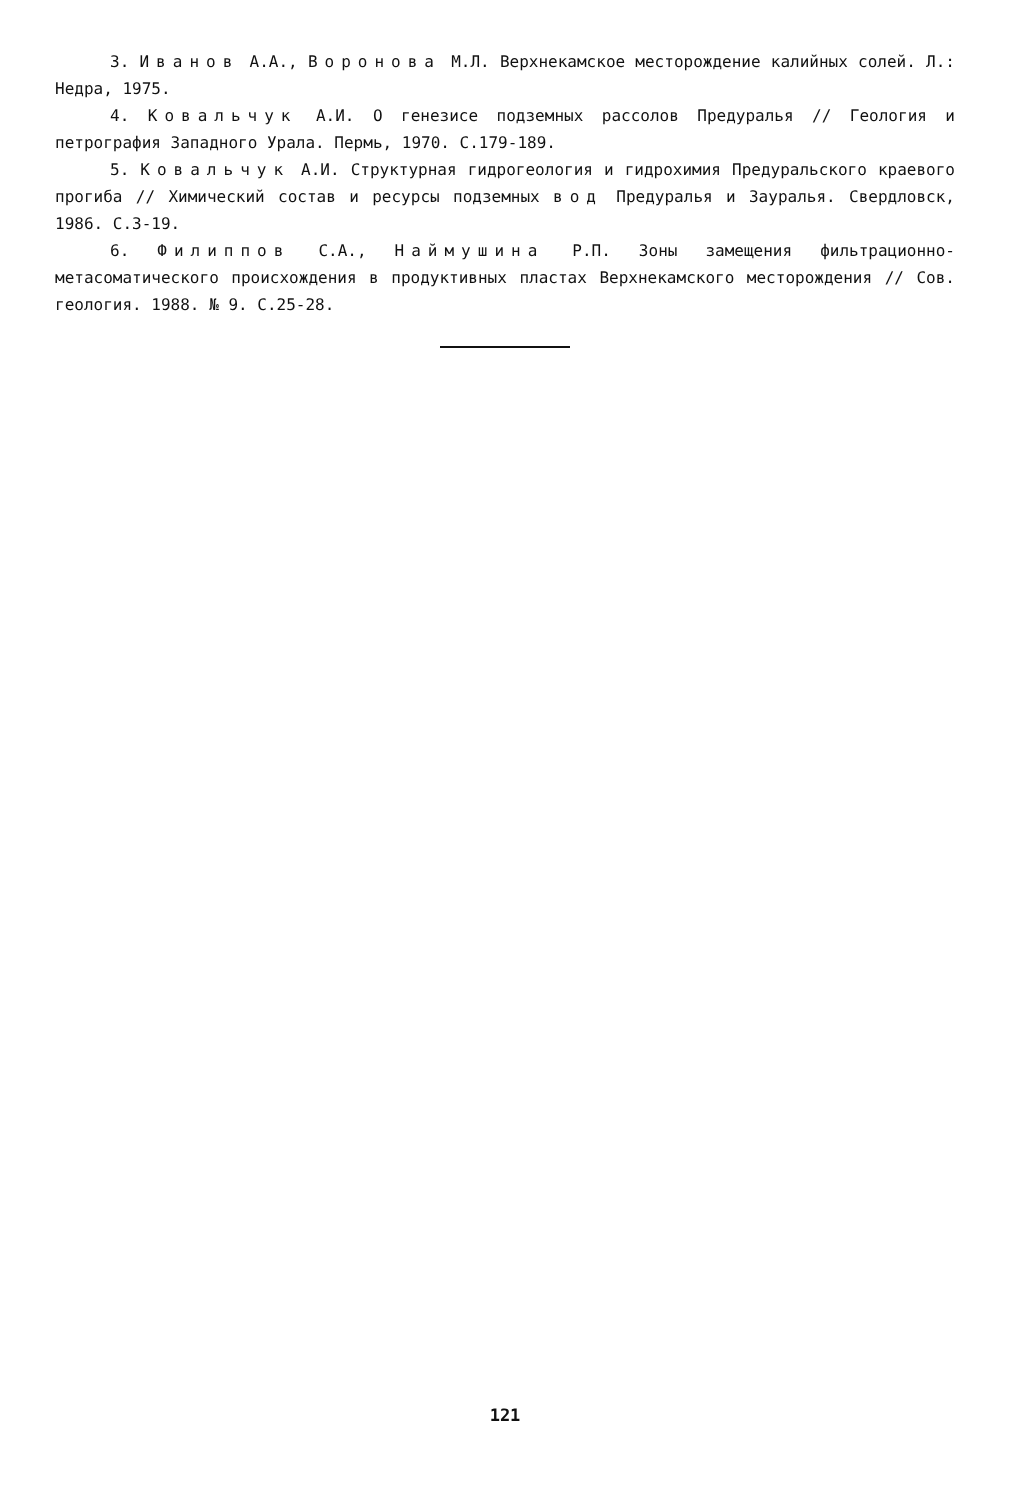3. Иванов А.А., Воронова М.Л. Верхнекамское месторождение калийных солей. Л.: Недра, 1975.
4. Ковальчук А.И. О генезисе подземных рассолов Предуралья // Геология и петрография Западного Урала. Пермь, 1970. С.179-189.
5. Ковальчук А.И. Структурная гидрогеология и гидрохимия Предуральского краевого прогиба // Химический состав и ресурсы подземных вод Предуралья и Зауралья. Свердловск, 1986. С.3-19.
6. Филиппов С.А., Наймушина Р.П. Зоны замещения фильтрационно-метасоматического происхождения в продуктивных пластах Верхнекамского месторождения // Сов. геология. 1988. № 9. С.25-28.
121